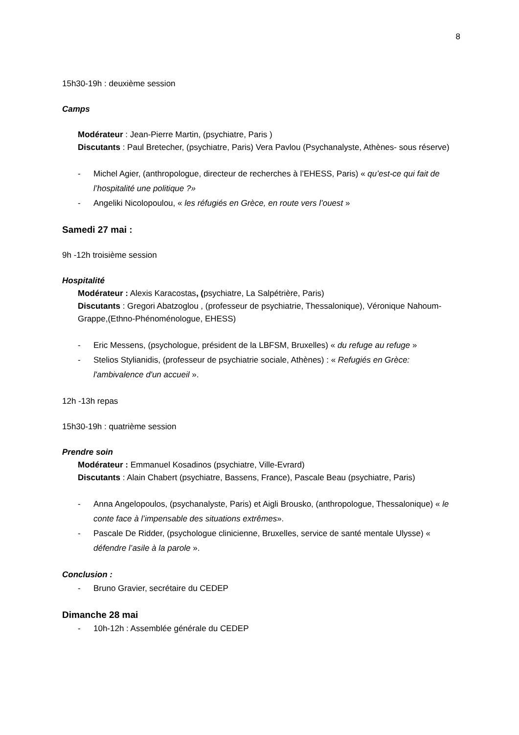8
15h30-19h : deuxième session
Camps
Modérateur : Jean-Pierre Martin, (psychiatre, Paris )
Discutants : Paul Bretecher, (psychiatre, Paris) Vera Pavlou (Psychanalyste, Athènes- sous réserve)
- Michel Agier, (anthropologue, directeur de recherches à l’EHESS, Paris) « qu’est-ce qui fait de l’hospitalité une politique ?»
- Angeliki Nicolopoulou, « les réfugiés en Grèce, en route vers l’ouest »
Samedi 27 mai :
9h -12h troisième session
Hospitalité
Modérateur : Alexis Karacostas, (psychiatre, La Salpétrière, Paris)
Discutants : Gregori Abatzoglou , (professeur de psychiatrie, Thessalonique), Véronique Nahoum-Grappe,(Ethno-Phénoménologue, EHESS)
- Eric Messens, (psychologue, président de la LBFSM, Bruxelles) « du refuge au refuge »
- Stelios Stylianidis, (professeur de psychiatrie sociale, Athènes) : « Refugiés en Grèce: l'ambivalence d'un accueil ».
12h -13h repas
15h30-19h : quatrième session
Prendre soin
Modérateur : Emmanuel Kosadinos (psychiatre, Ville-Evrard)
Discutants : Alain Chabert (psychiatre, Bassens, France), Pascale Beau (psychiatre, Paris)
- Anna Angelopoulos, (psychanalyste, Paris) et Aigli Brousko, (anthropologue, Thessalonique) « le conte face à l’impensable des situations extrêmes».
- Pascale De Ridder, (psychologue clinicienne, Bruxelles, service de santé mentale Ulysse) « défendre l’asile à la parole ».
Conclusion :
- Bruno Gravier, secrétaire du CEDEP
Dimanche 28 mai
- 10h-12h : Assemblée générale du CEDEP